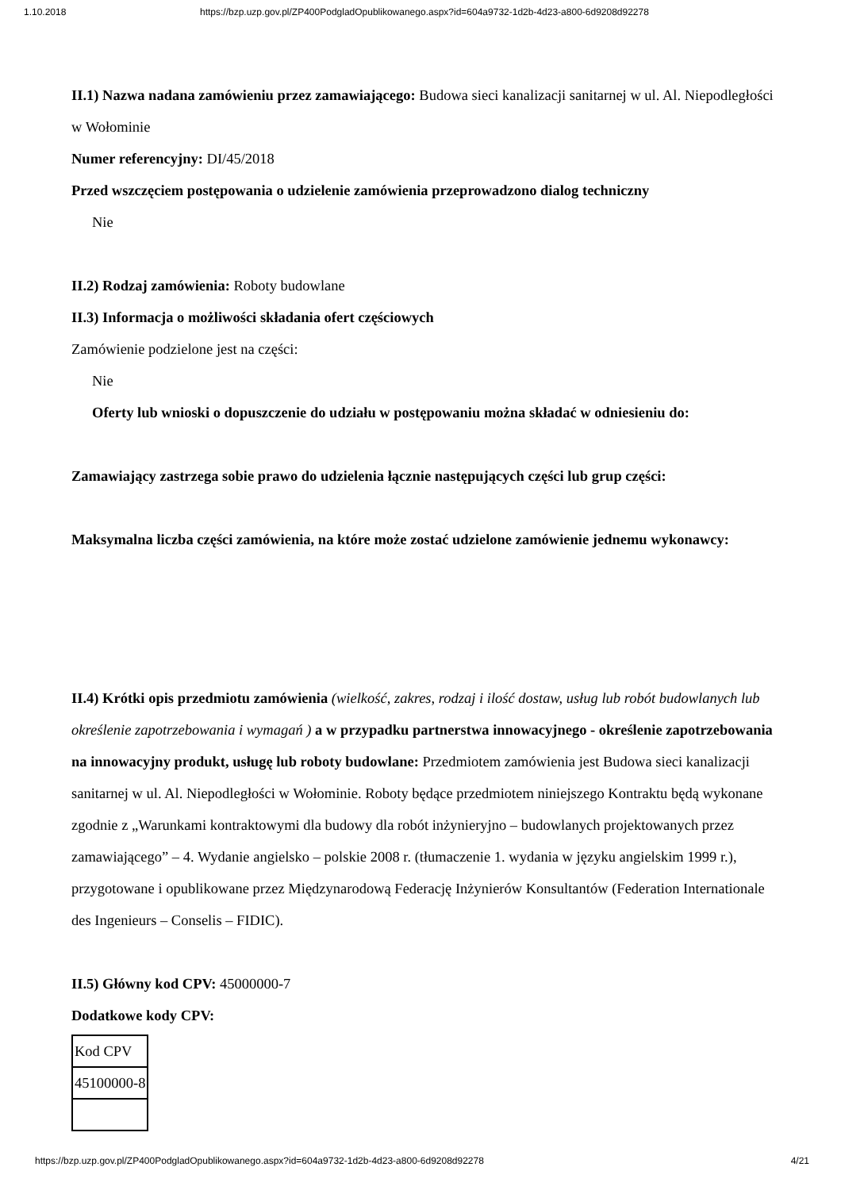1.10.2018 https://bzp.uzp.gov.pl/ZP400PodgladOpublikowanego.aspx?id=604a9732-1d2b-4d23-a800-6d9208d92278
II.1) Nazwa nadana zamówieniu przez zamawiającego: Budowa sieci kanalizacji sanitarnej w ul. Al. Niepodległości w Wołominie
Numer referencyjny: DI/45/2018
Przed wszczęciem postępowania o udzielenie zamówienia przeprowadzono dialog techniczny
Nie
II.2) Rodzaj zamówienia: Roboty budowlane
II.3) Informacja o możliwości składania ofert częściowych
Zamówienie podzielone jest na części:
Nie
Oferty lub wnioski o dopuszczenie do udziału w postępowaniu można składać w odniesieniu do:
Zamawiający zastrzega sobie prawo do udzielenia łącznie następujących części lub grup części:
Maksymalna liczba części zamówienia, na które może zostać udzielone zamówienie jednemu wykonawcy:
II.4) Krótki opis przedmiotu zamówienia (wielkość, zakres, rodzaj i ilość dostaw, usług lub robót budowlanych lub określenie zapotrzebowania i wymagań ) a w przypadku partnerstwa innowacyjnego - określenie zapotrzebowania na innowacyjny produkt, usługę lub roboty budowlane: Przedmiotem zamówienia jest Budowa sieci kanalizacji sanitarnej w ul. Al. Niepodległości w Wołominie. Roboty będące przedmiotem niniejszego Kontraktu będą wykonane zgodnie z „Warunkami kontraktowymi dla budowy dla robót inżynieryjno – budowlanych projektowanych przez zamawiającego” – 4. Wydanie angielsko – polskie 2008 r. (tłumaczenie 1. wydania w języku angielskim 1999 r.), przygotowane i opublikowane przez Międzynarodową Federację Inżynierów Konsultantów (Federation Internationale des Ingenieurs – Conselis – FIDIC).
II.5) Główny kod CPV: 45000000-7
Dodatkowe kody CPV:
| Kod CPV |
| 45100000-8 |
https://bzp.uzp.gov.pl/ZP400PodgladOpublikowanego.aspx?id=604a9732-1d2b-4d23-a800-6d9208d92278 4/21